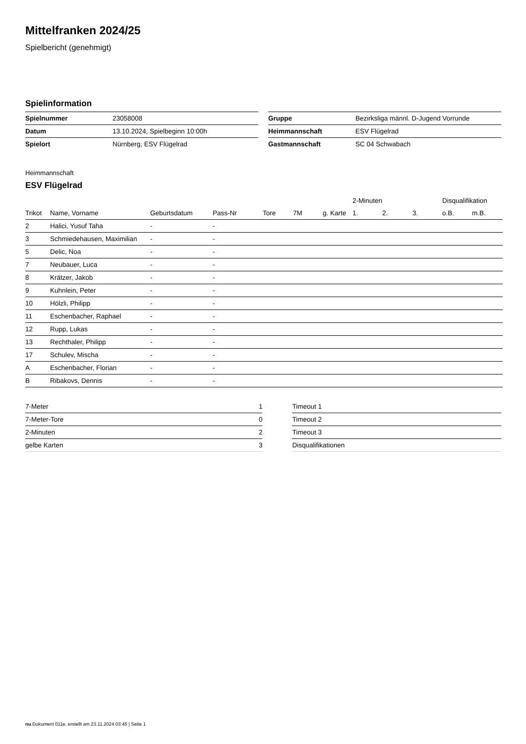Mittelfranken 2024/25
Spielbericht (genehmigt)
Spielinformation
| Spielnummer | 23058008 |
| Datum | 13.10.2024, Spielbeginn 10:00h |
| Spielort | Nürnberg, ESV Flügelrad |
| Gruppe | Bezirksliga männl. D-Jugend Vorrunde |
| Heimmannschaft | ESV Flügelrad |
| Gastmannschaft | SC 04 Schwabach |
Heimmannschaft
ESV Flügelrad
| | | | | | | | 2-Minuten | | | Disqualifikation | |
| --- | --- | --- | --- | --- | --- | --- | --- | --- | --- | --- | --- |
| Trikot | Name, Vorname | Geburtsdatum | Pass-Nr | Tore | 7M | g. Karte | 1. | 2. | 3. | o.B. | m.B. |
| 2 | Halici, Yusuf Taha | - | - | | | | | | | | |
| 3 | Schmiedehausen, Maximilian | - | - | | | | | | | | |
| 5 | Delic, Noa | - | - | | | | | | | | |
| 7 | Neubauer, Luca | - | - | | | | | | | | |
| 8 | Krätzer, Jakob | - | - | | | | | | | | |
| 9 | Kuhnlein, Peter | - | - | | | | | | | | |
| 10 | Hölzli, Philipp | - | - | | | | | | | | |
| 11 | Eschenbacher, Raphael | - | - | | | | | | | | |
| 12 | Rupp, Lukas | - | - | | | | | | | | |
| 13 | Rechthaler, Philipp | - | - | | | | | | | | |
| 17 | Schulev, Mischa | - | - | | | | | | | | |
| A | Eschenbacher, Florian | - | - | | | | | | | | |
| B | Ribakovs, Dennis | - | - | | | | | | | | |
| 7-Meter | 1 |
| 7-Meter-Tore | 0 |
| 2-Minuten | 2 |
| gelbe Karten | 3 |
| Timeout 1 |
| Timeout 2 |
| Timeout 3 |
| Disqualifikationen |
nu.Dokument 011e, erstellt am 23.11.2024 03:45 | Seite 1